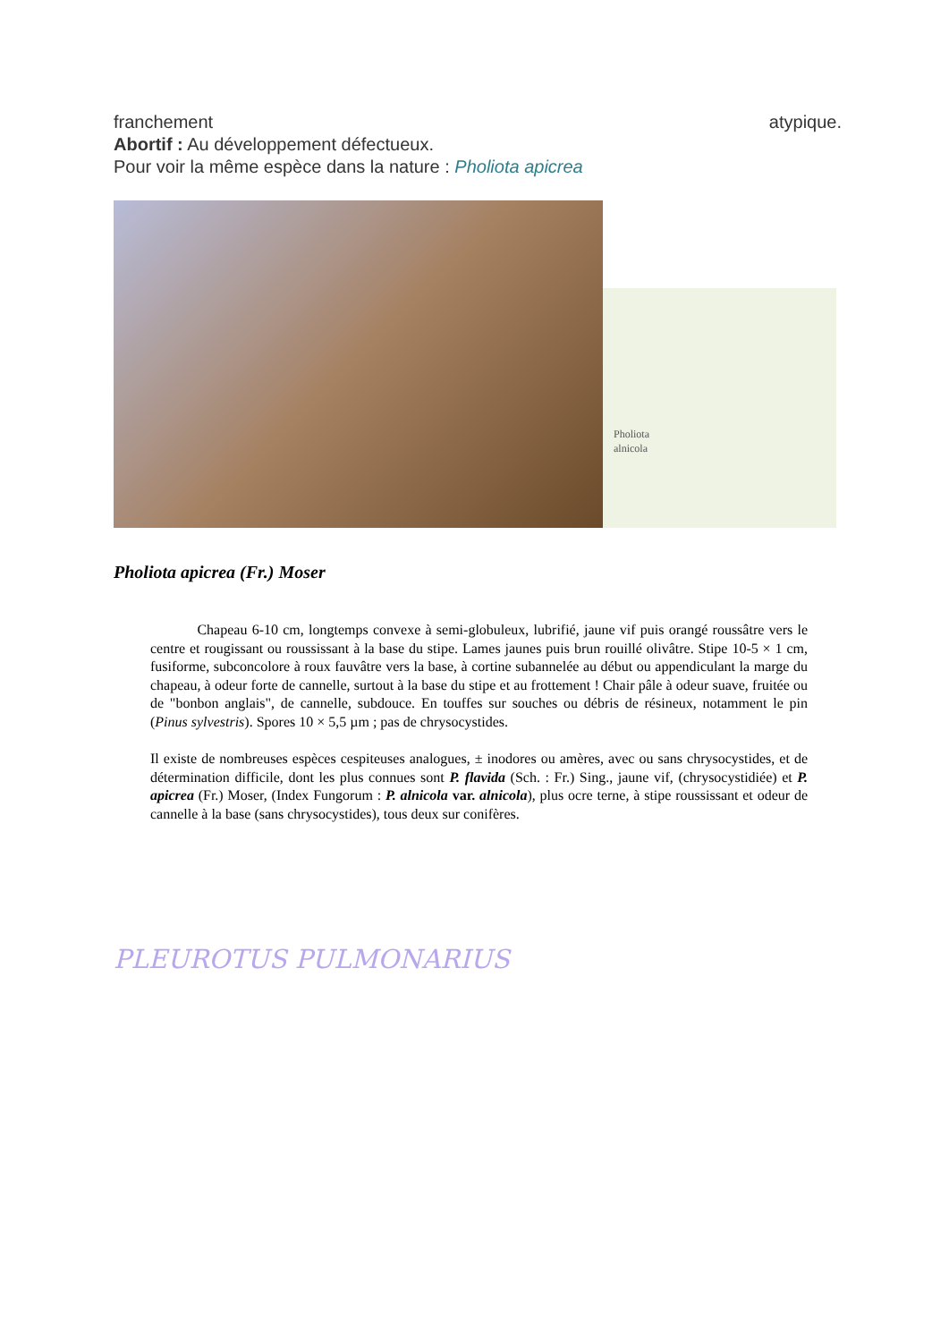franchement atypique.
Abortif : Au développement défectueux.
Pour voir la même espèce dans la nature : Pholiota apicrea
Pholiota
alnicola
Pholiota apicrea (Fr.) Moser
Chapeau 6-10 cm, longtemps convexe à semi-globuleux, lubrifié, jaune vif puis orangé roussâtre vers le centre et rougissant ou roussissant à la base du stipe. Lames jaunes puis brun rouillé olivâtre. Stipe 10-5 × 1 cm, fusiforme, subconcolore à roux fauvâtre vers la base, à cortine subannelée au début ou appendiculant la marge du chapeau, à odeur forte de cannelle, surtout à la base du stipe et au frottement ! Chair pâle à odeur suave, fruitée ou de "bonbon anglais", de cannelle, subdouce. En touffes sur souches ou débris de résineux, notamment le pin (Pinus sylvestris). Spores 10 × 5,5 µm ; pas de chrysocystides.
Il existe de nombreuses espèces cespiteuses analogues, ± inodores ou amères, avec ou sans chrysocystides, et de détermination difficile, dont les plus connues sont P. flavida (Sch. : Fr.) Sing., jaune vif, (chrysocystidiée) et P. apicrea (Fr.) Moser, (Index Fungorum : P. alnicola var. alnicola), plus ocre terne, à stipe roussissant et odeur de cannelle à la base (sans chrysocystides), tous deux sur conifères.
PLEUROTUS PULMONARIUS